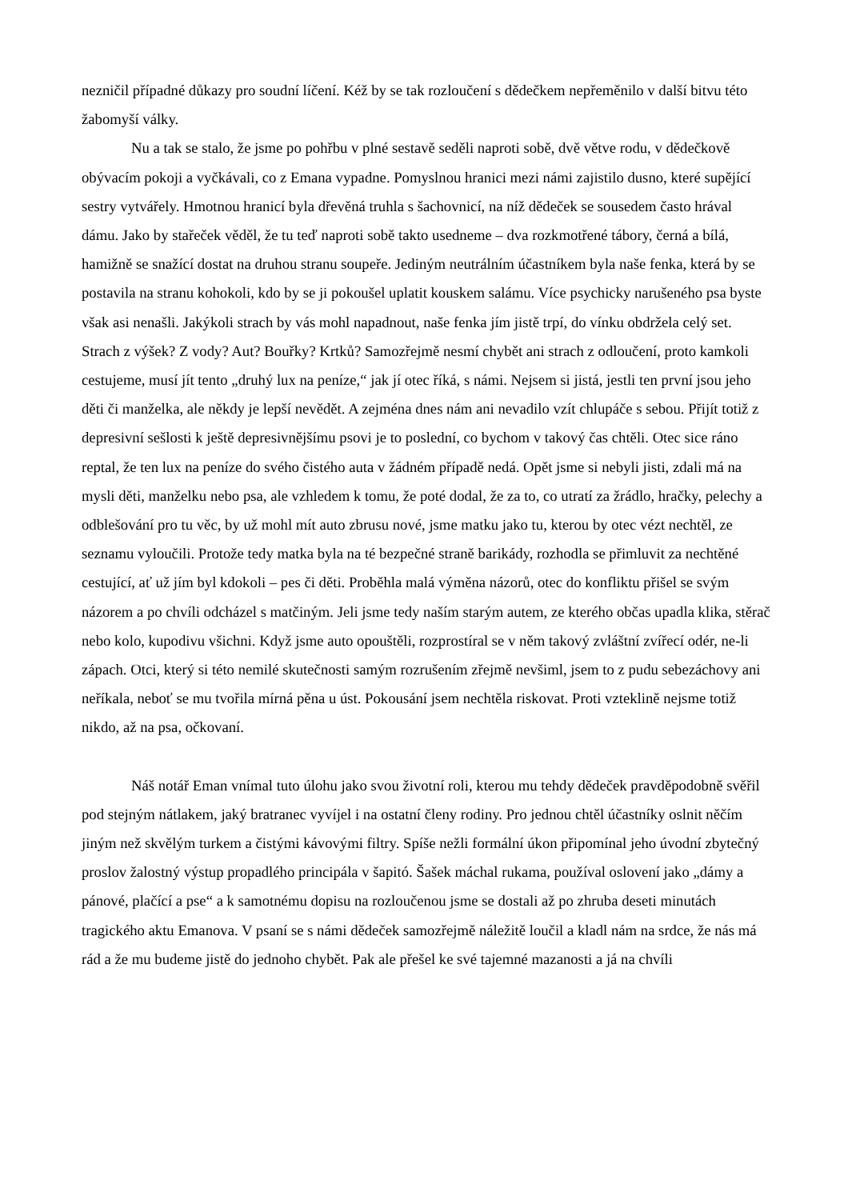nezničil případné důkazy pro soudní líčení. Kéž by se tak rozloučení s dědečkem nepřeměnilo v další bitvu této žabomyší války.
Nu a tak se stalo, že jsme po pohřbu v plné sestavě seděli naproti sobě, dvě větve rodu, v dědečkově obývacím pokoji a vyčkávali, co z Emana vypadne. Pomyslnou hranici mezi námi zajistilo dusno, které supějící sestry vytvářely. Hmotnou hranicí byla dřevěná truhla s šachovnicí, na níž dědeček se sousedem často hrával dámu. Jako by stařeček věděl, že tu teď naproti sobě takto usedneme – dva rozkmotřené tábory, černá a bílá, hamižně se snažící dostat na druhou stranu soupeře. Jediným neutrálním účastníkem byla naše fenka, která by se postavila na stranu kohokoli, kdo by se ji pokoušel uplatit kouskem salámu. Více psychicky narušeného psa byste však asi nenašli. Jakýkoli strach by vás mohl napadnout, naše fenka jím jistě trpí, do vínku obdržela celý set. Strach z výšek? Z vody? Aut? Bouřky? Krtků? Samozřejmě nesmí chybět ani strach z odloučení, proto kamkoli cestujeme, musí jít tento „druhý lux na peníze,“ jak jí otec říká, s námi. Nejsem si jistá, jestli ten první jsou jeho děti či manželka, ale někdy je lepší nevědět. A zejména dnes nám ani nevadilo vzít chlupáče s sebou. Přijít totiž z depresivní sešlosti k ještě depresivnějšímu psovi je to poslední, co bychom v takový čas chtěli. Otec sice ráno reptal, že ten lux na peníze do svého čistého auta v žádném případě nedá. Opět jsme si nebyli jisti, zdali má na mysli děti, manželku nebo psa, ale vzhledem k tomu, že poté dodal, že za to, co utratí za žrádlo, hračky, pelechy a odblešování pro tu věc, by už mohl mít auto zbrusu nové, jsme matku jako tu, kterou by otec vézt nechtěl, ze seznamu vyloučili. Protože tedy matka byla na té bezpečné straně barikády, rozhodla se přimluvit za nechtěné cestující, ať už jím byl kdokoli – pes či děti. Proběhla malá výměna názorů, otec do konfliktu přišel se svým názorem a po chvíli odcházel s matčiným. Jeli jsme tedy naším starým autem, ze kterého občas upadla klika, stěrač nebo kolo, kupodivu všichni. Když jsme auto opouštěli, rozprostíral se v něm takový zvláštní zvířecí odér, ne-li zápach. Otci, který si této nemilé skutečnosti samým rozrušením zřejmě nevšiml, jsem to z pudu sebezáchovy ani neříkala, neboť se mu tvořila mírná pěna u úst. Pokousání jsem nechtěla riskovat. Proti vzteklině nejsme totiž nikdo, až na psa, očkovaní.
Náš notář Eman vnímal tuto úlohu jako svou životní roli, kterou mu tehdy dědeček pravděpodobně svěřil pod stejným nátlakem, jaký bratranec vyvíjel i na ostatní členy rodiny. Pro jednou chtěl účastníky oslnit něčím jiným než skvělým turkem a čistými kávovými filtry. Spíše nežli formální úkon připomínal jeho úvodní zbytečný proslov žalostný výstup propadlého principála v šapitó. Šašek máchal rukama, používal oslovení jako „dámy a pánové, plačící a pse“ a k samotnému dopisu na rozloučenou jsme se dostali až po zhruba deseti minutách tragického aktu Emanova. V psaní se s námi dědeček samozřejmě náležitě loučil a kladl nám na srdce, že nás má rád a že mu budeme jistě do jednoho chybět. Pak ale přešel ke své tajemné mazanosti a já na chvíli